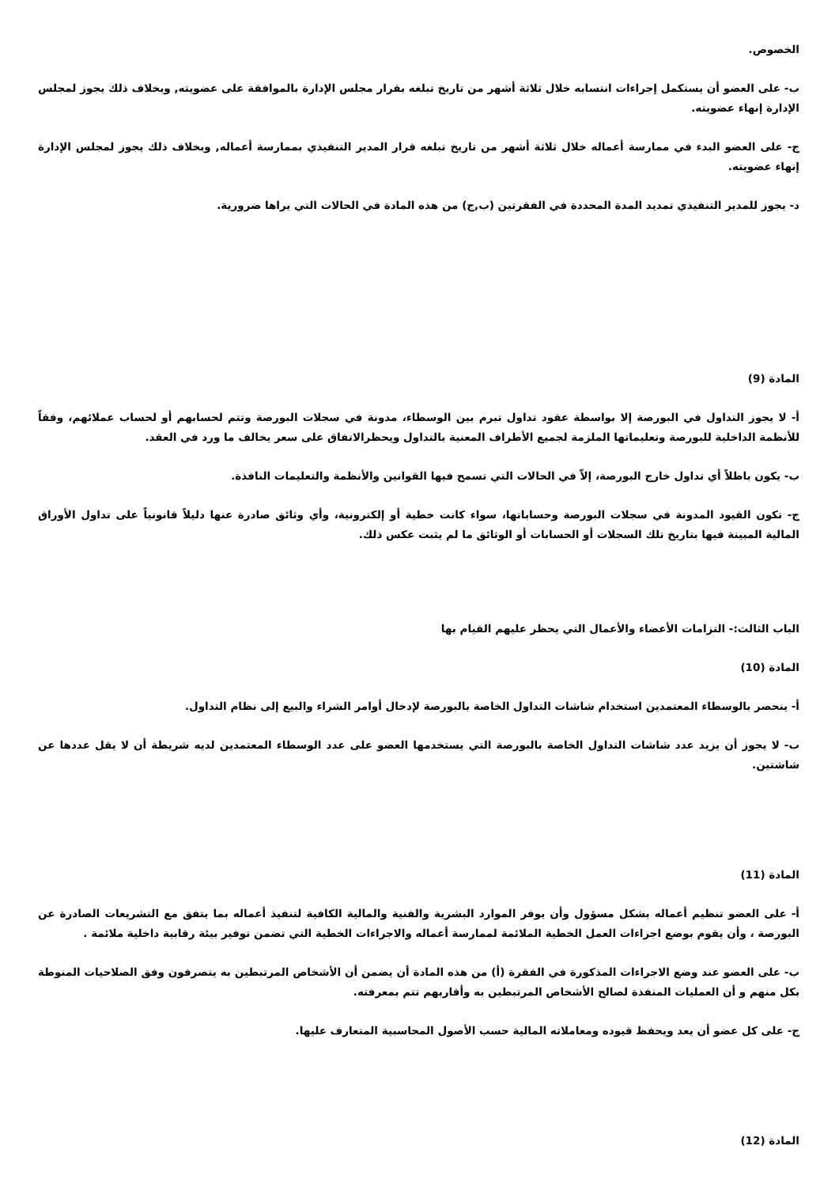الخصوص.
ب- على العضو أن يستكمل إجراءات انتسابه خلال ثلاثة أشهر من تاريخ تبلغه بقرار مجلس الإدارة بالموافقة على عضويته, وبخلاف ذلك يجوز لمجلس الإدارة إنهاء عضويته.
ج- على العضو البدء في ممارسة أعماله خلال ثلاثة أشهر من تاريخ تبلغه قرار المدير التنفيذي بممارسة أعماله, وبخلاف ذلك يجوز لمجلس الإدارة إنهاء عضويته.
د- يجوز للمدير التنفيذي تمديد المدة المحددة في الفقرتين (ب,ج) من هذه المادة في الحالات التي يراها ضرورية.
المادة (9)
أ- لا يجوز التداول في البورصة إلا بواسطة عقود تداول تبرم بين الوسطاء، مدونة في سجلات البورصة وتتم لحسابهم أو لحساب عملائهم، وفقاً للأنظمة الداخلية للبورصة وتعليماتها الملزمة لجميع الأطراف المعنية بالتداول ويحظرالاتفاق على سعر يخالف ما ورد في العقد.
ب- يكون باطلاً أي تداول خارج البورصة، إلاّ في الحالات التي تسمح فيها القوانين والأنظمة والتعليمات النافذة.
ج- تكون القيود المدونة في سجلات البورصة وحساباتها، سواء كانت خطية أو إلكترونية، وأي وثائق صادرة عنها دليلاً قانونياً على تداول الأوراق المالية المبينة فيها بتاريخ تلك السجلات أو الحسابات أو الوثائق ما لم يثبت عكس ذلك.
الباب الثالث:- التزامات الأعضاء والأعمال التي يحظر عليهم القيام بها
المادة (10)
أ- ينحصر بالوسطاء المعتمدين استخدام شاشات التداول الخاصة بالبورصة لإدخال أوامر الشراء والبيع إلى نظام التداول.
ب- لا يجوز أن يزيد عدد شاشات التداول الخاصة بالبورصة التي يستخدمها العضو على عدد الوسطاء المعتمدين لديه شريطة أن لا يقل عددها عن شاشتين.
المادة (11)
أ- على العضو تنظيم أعماله بشكل مسؤول وأن يوفر الموارد البشرية والفنية والمالية الكافية لتنفيذ أعماله بما يتفق مع التشريعات الصادرة عن البورصة ، وأن يقوم بوضع اجراءات العمل الخطية الملائمة لممارسة أعماله والاجراءات الخطية التي تضمن توفير بيئة رقابية داخلية ملائمة .
ب- على العضو عند وضع الاجراءات المذكورة في الفقرة (أ) من هذه المادة أن يضمن أن الأشخاص المرتبطين به يتصرفون وفق الصلاحيات المنوطة بكل منهم و أن العمليات المنفذة لصالح الأشخاص المرتبطين به وأقاربهم تتم بمعرفته.
ج- على كل عضو أن يعد ويحفظ قيوده ومعاملاته المالية حسب الأصول المحاسبية المتعارف عليها.
المادة (12)